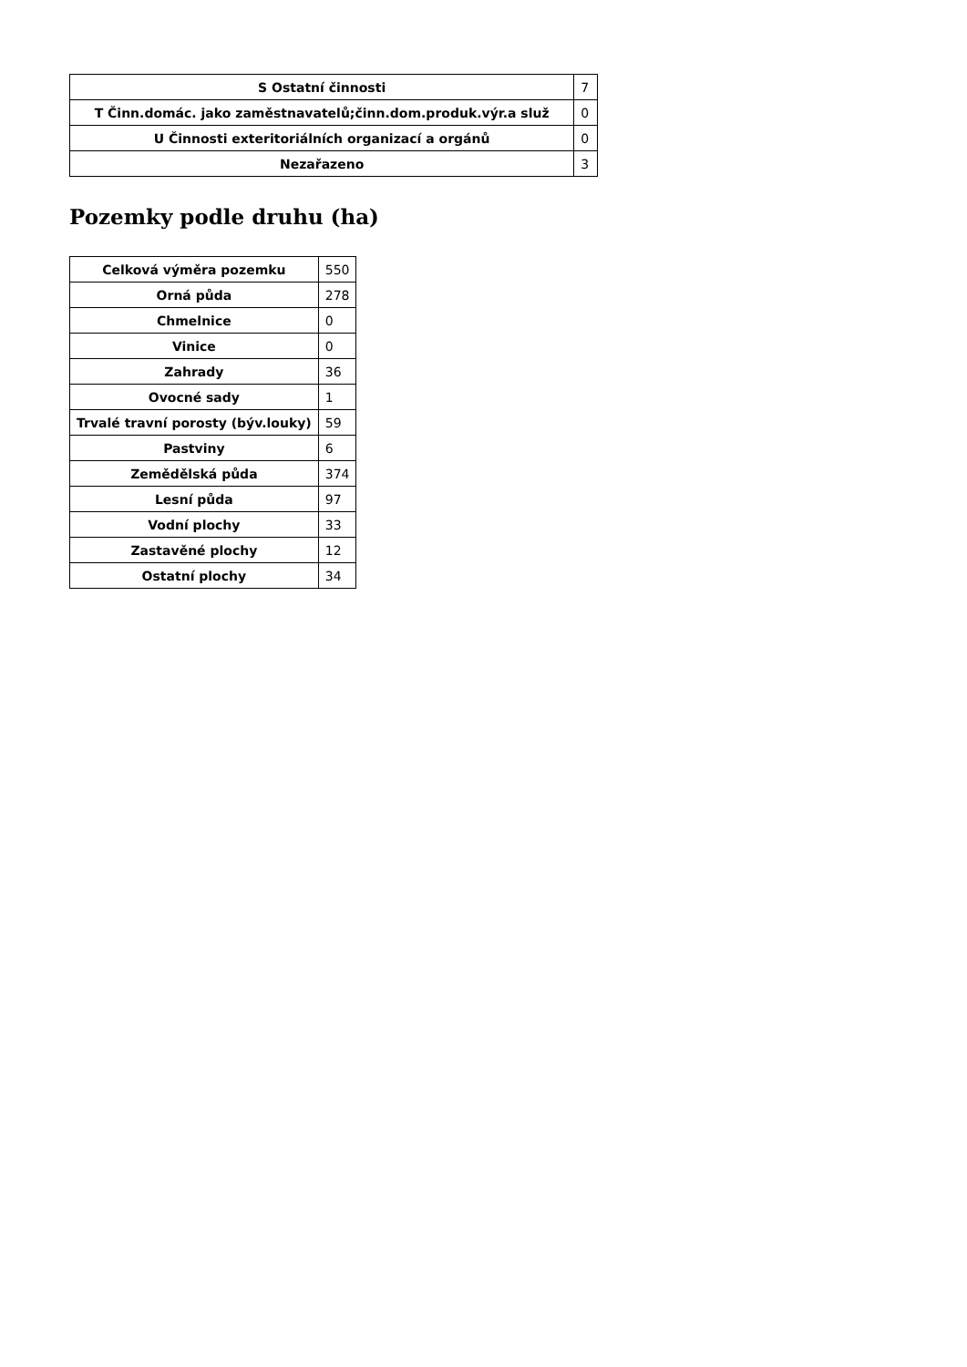| S Ostatní činnosti | 7 |
| T Činn.domác. jako zaměstnavatelů;činn.dom.produk.výr.a služ | 0 |
| U Činnosti exteritoriálních organizací a orgánů | 0 |
| Nezařazeno | 3 |
Pozemky podle druhu (ha)
| Celková výměra pozemku | 550 |
| Orná půda | 278 |
| Chmelnice | 0 |
| Vinice | 0 |
| Zahrady | 36 |
| Ovocné sady | 1 |
| Trvalé travní porosty (býv.louky) | 59 |
| Pastviny | 6 |
| Zemědělská půda | 374 |
| Lesní půda | 97 |
| Vodní plochy | 33 |
| Zastavěné plochy | 12 |
| Ostatní plochy | 34 |